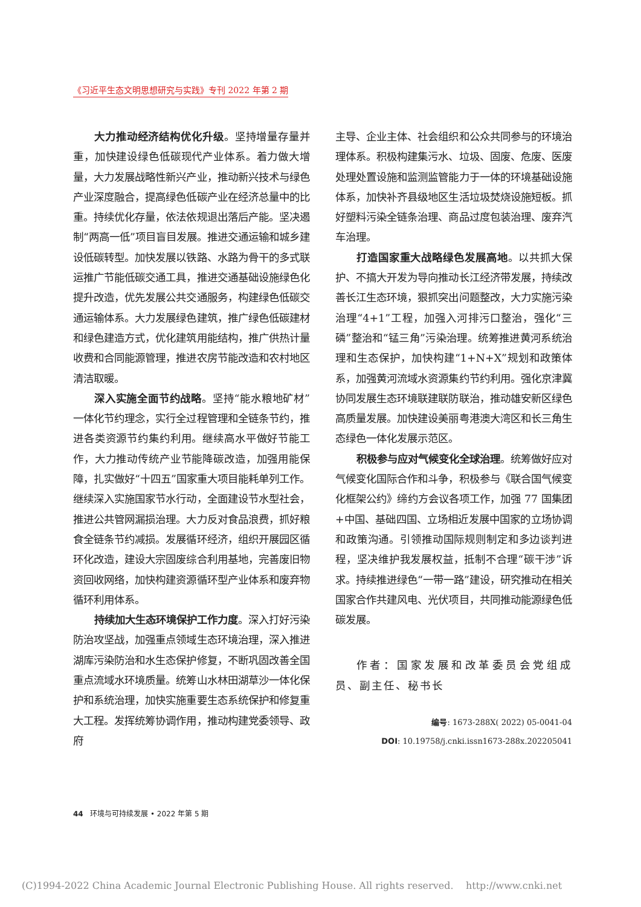《习近平生态文明思想研究与实践》专刊 2022 年第 2 期
大力推动经济结构优化升级。坚持增量存量并重，加快建设绿色低碳现代产业体系。着力做大增量，大力发展战略性新兴产业，推动新兴技术与绿色产业深度融合，提高绿色低碳产业在经济总量中的比重。持续优化存量，依法依规退出落后产能。坚决遏制“两高一低”项目盲目发展。推进交通运输和城乡建设低碳转型。加快发展以铁路、水路为骨干的多式联运推广节能低碳交通工具，推进交通基础设施绿色化提升改造，优先发展公共交通服务，构建绿色低碳交通运输体系。大力发展绿色建筑，推广绿色低碳建材和绿色建造方式，优化建筑用能结构，推广供热计量收费和合同能源管理，推进农房节能改造和农村地区清洁取暖。
深入实施全面节约战略。坚持“能水粮地矿材”一体化节约理念，实行全过程管理和全链条节约，推进各类资源节约集约利用。继续高水平做好节能工作，大力推动传统产业节能降碳改造，加强用能保障，扎实做好“十四五”国家重大项目能耗单列工作。继续深入实施国家节水行动，全面建设节水型社会，推进公共管网漏损治理。大力反对食品浪费，抓好粮食全链条节约减损。发展循环经济，组织开展园区循环化改造，建设大宗固废综合利用基地，完善废旧物资回收网络，加快构建资源循环型产业体系和废弃物循环利用体系。
持续加大生态环境保护工作力度。深入打好污染防治攻坚战，加强重点领域生态环境治理，深入推进湖库污染防治和水生态保护修复，不断巩固改善全国重点流域水环境质量。统筹山水林田湖草沙一体化保护和系统治理，加快实施重要生态系统保护和修复重大工程。发挥统筹协调作用，推动构建党委领导、政府
主导、企业主体、社会组织和公众共同参与的环境治理体系。积极构建集污水、垃圾、固废、危废、医废处理处置设施和监测监管能力于一体的环境基础设施体系，加快补齐县级地区生活垃圾焚烧设施短板。抓好塑料污染全链条治理、商品过度包装治理、废弃汽车治理。
打造国家重大战略绿色发展高地。以共抓大保护、不搞大开发为导向推动长江经济带发展，持续改善长江生态环境，狠抓突出问题整改，大力实施污染治理“4+1”工程，加强入河排污口整治，强化“三磷”整治和“锰三角”污染治理。统筹推进黄河系统治理和生态保护，加快构建“1+N+X”规划和政策体系，加强黄河流域水资源集约节约利用。强化京津冀协同发展生态环境联建联防联治，推动雄安新区绿色高质量发展。加快建设美丽粤港澳大湾区和长三角生态绿色一体化发展示范区。
积极参与应对气候变化全球治理。统筹做好应对气候变化国际合作和斗争，积极参与《联合国气候变化框架公约》缔约方会议各项工作，加强 77 国集团+中国、基础四国、立场相近发展中国家的立场协调和政策沟通。引领推动国际规则制定和多边谈判进程，坚决维护我发展权益，抵制不合理“碳干涉”诉求。持续推进绿色“一带一路”建设，研究推动在相关国家合作共建风电、光伏项目，共同推动能源绿色低碳发展。
作者：国家发展和改革委员会党组成员、副主任、秘书长
编号: 1673-288X( 2022) 05-0041-04
DOI: 10.19758/j.cnki.issn1673-288x.202205041
44 环境与可持续发展 • 2022 年第 5 期
(C)1994-2022 China Academic Journal Electronic Publishing House. All rights reserved. http://www.cnki.net